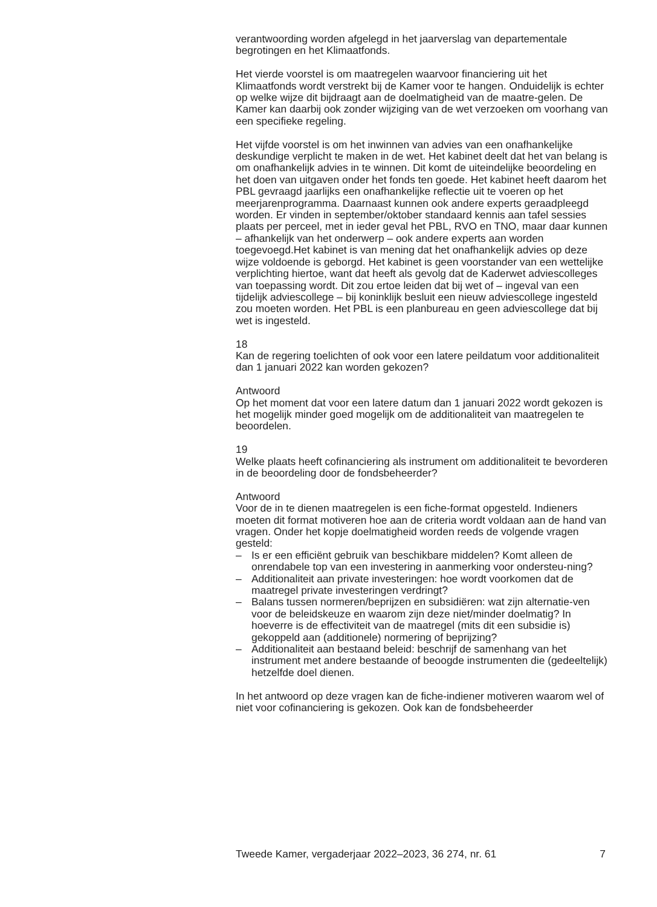verantwoording worden afgelegd in het jaarverslag van departementale begrotingen en het Klimaatfonds.
Het vierde voorstel is om maatregelen waarvoor financiering uit het Klimaatfonds wordt verstrekt bij de Kamer voor te hangen. Onduidelijk is echter op welke wijze dit bijdraagt aan de doelmatigheid van de maatre-gelen. De Kamer kan daarbij ook zonder wijziging van de wet verzoeken om voorhang van een specifieke regeling.
Het vijfde voorstel is om het inwinnen van advies van een onafhankelijke deskundige verplicht te maken in de wet. Het kabinet deelt dat het van belang is om onafhankelijk advies in te winnen. Dit komt de uiteindelijke beoordeling en het doen van uitgaven onder het fonds ten goede. Het kabinet heeft daarom het PBL gevraagd jaarlijks een onafhankelijke reflectie uit te voeren op het meerjarenprogramma. Daarnaast kunnen ook andere experts geraadpleegd worden. Er vinden in september/oktober standaard kennis aan tafel sessies plaats per perceel, met in ieder geval het PBL, RVO en TNO, maar daar kunnen – afhankelijk van het onderwerp – ook andere experts aan worden toegevoegd.Het kabinet is van mening dat het onafhankelijk advies op deze wijze voldoende is geborgd. Het kabinet is geen voorstander van een wettelijke verplichting hiertoe, want dat heeft als gevolg dat de Kaderwet adviescolleges van toepassing wordt. Dit zou ertoe leiden dat bij wet of – ingeval van een tijdelijk adviescollege – bij koninklijk besluit een nieuw adviescollege ingesteld zou moeten worden. Het PBL is een planbureau en geen adviescollege dat bij wet is ingesteld.
18
Kan de regering toelichten of ook voor een latere peildatum voor additionaliteit dan 1 januari 2022 kan worden gekozen?
Antwoord
Op het moment dat voor een latere datum dan 1 januari 2022 wordt gekozen is het mogelijk minder goed mogelijk om de additionaliteit van maatregelen te beoordelen.
19
Welke plaats heeft cofinanciering als instrument om additionaliteit te bevorderen in de beoordeling door de fondsbeheerder?
Antwoord
Voor de in te dienen maatregelen is een fiche-format opgesteld. Indieners moeten dit format motiveren hoe aan de criteria wordt voldaan aan de hand van vragen. Onder het kopje doelmatigheid worden reeds de volgende vragen gesteld:
– Is er een efficiënt gebruik van beschikbare middelen? Komt alleen de onrendabele top van een investering in aanmerking voor ondersteu-ning?
– Additionaliteit aan private investeringen: hoe wordt voorkomen dat de maatregel private investeringen verdringt?
– Balans tussen normeren/beprijzen en subsidiëren: wat zijn alternatie-ven voor de beleidskeuze en waarom zijn deze niet/minder doelmatig? In hoeverre is de effectiviteit van de maatregel (mits dit een subsidie is) gekoppeld aan (additionele) normering of beprijzing?
– Additionaliteit aan bestaand beleid: beschrijf de samenhang van het instrument met andere bestaande of beoogde instrumenten die (gedeeltelijk) hetzelfde doel dienen.
In het antwoord op deze vragen kan de fiche-indiener motiveren waarom wel of niet voor cofinanciering is gekozen. Ook kan de fondsbeheerder
Tweede Kamer, vergaderjaar 2022–2023, 36 274, nr. 61 7